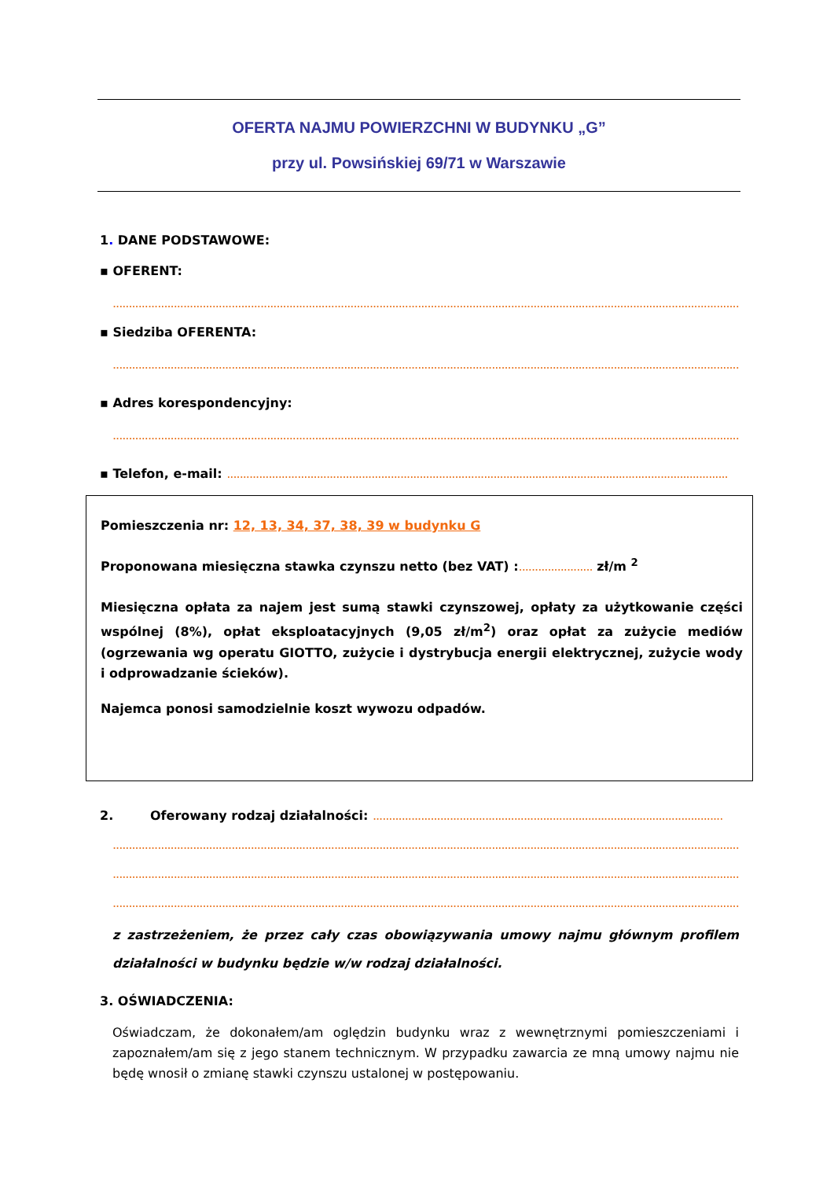OFERTA NAJMU POWIERZCHNI W BUDYNKU „G”
przy ul. Powsińskiej 69/71 w Warszawie
1. DANE PODSTAWOWE:
▪ OFERENT:
....................................................................................................................................................................................................
▪ Siedziba OFERENTA:
....................................................................................................................................................................................................
▪ Adres korespondencyjny:
....................................................................................................................................................................................................
▪ Telefon, e-mail: ............................................................................................................................................................
Pomieszczenia nr: 12, 13, 34, 37, 38, 39 w budynku G
Proponowana miesięczna stawka czynszu netto (bez VAT) :....................... zł/m <sup>2</sup>
Miesięczna opłata za najem jest sumą stawki czynszowej, opłaty za użytkowanie części wspólnej (8%), opłat eksploatacyjnych (9,05 zł/m<sup>2</sup>) oraz opłat za zużycie mediów (ogrzewania wg operatu GIOTTO, zużycie i dystrybucja energii elektrycznej, zużycie wody i odprowadzanie ścieków).
Najemca ponosi samodzielnie koszt wywozu odpadów.
2. Oferowany rodzaj działalności: .............................................................................................................
....................................................................................................................................................................................................
....................................................................................................................................................................................................
....................................................................................................................................................................................................
z zastrzeżeniem, że przez cały czas obowiązywania umowy najmu głównym profilem działalności w budynku będzie w/w rodzaj działalności.
3. OŚWIADCZENIA:
Oświadczam, że dokonałem/am oględzin budynku wraz z wewnętrznymi pomieszczeniami i zapoznałem/am się z jego stanem technicznym. W przypadku zawarcia ze mną umowy najmu nie będę wnosił o zmianę stawki czynszu ustalonej w postępowaniu.